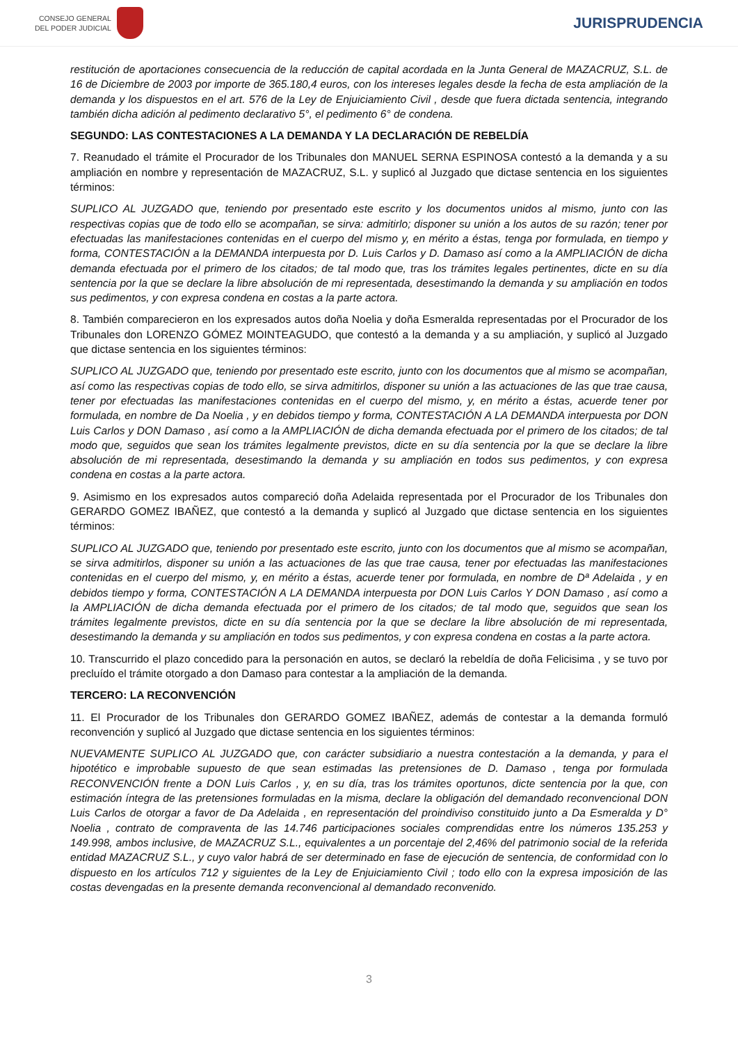CONSEJO GENERAL
DEL PODER JUDICIAL
JURISPRUDENCIA
restitución de aportaciones consecuencia de la reducción de capital acordada en la Junta General de MAZACRUZ, S.L. de 16 de Diciembre de 2003 por importe de 365.180,4 euros, con los intereses legales desde la fecha de esta ampliación de la demanda y los dispuestos en el art. 576 de la Ley de Enjuiciamiento Civil , desde que fuera dictada sentencia, integrando también dicha adición al pedimento declarativo 5°, el pedimento 6° de condena.
SEGUNDO: LAS CONTESTACIONES A LA DEMANDA Y LA DECLARACIÓN DE REBELDÍA
7. Reanudado el trámite el Procurador de los Tribunales don MANUEL SERNA ESPINOSA contestó a la demanda y a su ampliación en nombre y representación de MAZACRUZ, S.L. y suplicó al Juzgado que dictase sentencia en los siguientes términos:
SUPLICO AL JUZGADO que, teniendo por presentado este escrito y los documentos unidos al mismo, junto con las respectivas copias que de todo ello se acompañan, se sirva: admitirlo; disponer su unión a los autos de su razón; tener por efectuadas las manifestaciones contenidas en el cuerpo del mismo y, en mérito a éstas, tenga por formulada, en tiempo y forma, CONTESTACIÓN a la DEMANDA interpuesta por D. Luis Carlos y D. Damaso así como a la AMPLIACIÓN de dicha demanda efectuada por el primero de los citados; de tal modo que, tras los trámites legales pertinentes, dicte en su día sentencia por la que se declare la libre absolución de mi representada, desestimando la demanda y su ampliación en todos sus pedimentos, y con expresa condena en costas a la parte actora.
8. También comparecieron en los expresados autos doña Noelia y doña Esmeralda representadas por el Procurador de los Tribunales don LORENZO GÓMEZ MOINTEAGUDO, que contestó a la demanda y a su ampliación, y suplicó al Juzgado que dictase sentencia en los siguientes términos:
SUPLICO AL JUZGADO que, teniendo por presentado este escrito, junto con los documentos que al mismo se acompañan, así como las respectivas copias de todo ello, se sirva admitirlos, disponer su unión a las actuaciones de las que trae causa, tener por efectuadas las manifestaciones contenidas en el cuerpo del mismo, y, en mérito a éstas, acuerde tener por formulada, en nombre de Da Noelia , y en debidos tiempo y forma, CONTESTACIÓN A LA DEMANDA interpuesta por DON Luis Carlos y DON Damaso , así como a la AMPLIACIÓN de dicha demanda efectuada por el primero de los citados; de tal modo que, seguidos que sean los trámites legalmente previstos, dicte en su día sentencia por la que se declare la libre absolución de mi representada, desestimando la demanda y su ampliación en todos sus pedimentos, y con expresa condena en costas a la parte actora.
9. Asimismo en los expresados autos compareció doña Adelaida representada por el Procurador de los Tribunales don GERARDO GOMEZ IBAÑEZ, que contestó a la demanda y suplicó al Juzgado que dictase sentencia en los siguientes términos:
SUPLICO AL JUZGADO que, teniendo por presentado este escrito, junto con los documentos que al mismo se acompañan, se sirva admitirlos, disponer su unión a las actuaciones de las que trae causa, tener por efectuadas las manifestaciones contenidas en el cuerpo del mismo, y, en mérito a éstas, acuerde tener por formulada, en nombre de Dª Adelaida , y en debidos tiempo y forma, CONTESTACIÓN A LA DEMANDA interpuesta por DON Luis Carlos Y DON Damaso , así como a la AMPLIACIÓN de dicha demanda efectuada por el primero de los citados; de tal modo que, seguidos que sean los trámites legalmente previstos, dicte en su día sentencia por la que se declare la libre absolución de mi representada, desestimando la demanda y su ampliación en todos sus pedimentos, y con expresa condena en costas a la parte actora.
10. Transcurrido el plazo concedido para la personación en autos, se declaró la rebeldía de doña Felicisima , y se tuvo por precluído el trámite otorgado a don Damaso para contestar a la ampliación de la demanda.
TERCERO: LA RECONVENCIÓN
11. El Procurador de los Tribunales don GERARDO GOMEZ IBAÑEZ, además de contestar a la demanda formuló reconvención y suplicó al Juzgado que dictase sentencia en los siguientes términos:
NUEVAMENTE SUPLICO AL JUZGADO que, con carácter subsidiario a nuestra contestación a la demanda, y para el hipotético e improbable supuesto de que sean estimadas las pretensiones de D. Damaso , tenga por formulada RECONVENCIÓN frente a DON Luis Carlos , y, en su día, tras los trámites oportunos, dicte sentencia por la que, con estimación íntegra de las pretensiones formuladas en la misma, declare la obligación del demandado reconvencional DON Luis Carlos de otorgar a favor de Da Adelaida , en representación del proindiviso constituido junto a Da Esmeralda y D° Noelia , contrato de compraventa de las 14.746 participaciones sociales comprendidas entre los números 135.253 y 149.998, ambos inclusive, de MAZACRUZ S.L., equivalentes a un porcentaje del 2,46% del patrimonio social de la referida entidad MAZACRUZ S.L., y cuyo valor habrá de ser determinado en fase de ejecución de sentencia, de conformidad con lo dispuesto en los artículos 712 y siguientes de la Ley de Enjuiciamiento Civil ; todo ello con la expresa imposición de las costas devengadas en la presente demanda reconvencional al demandado reconvenido.
3